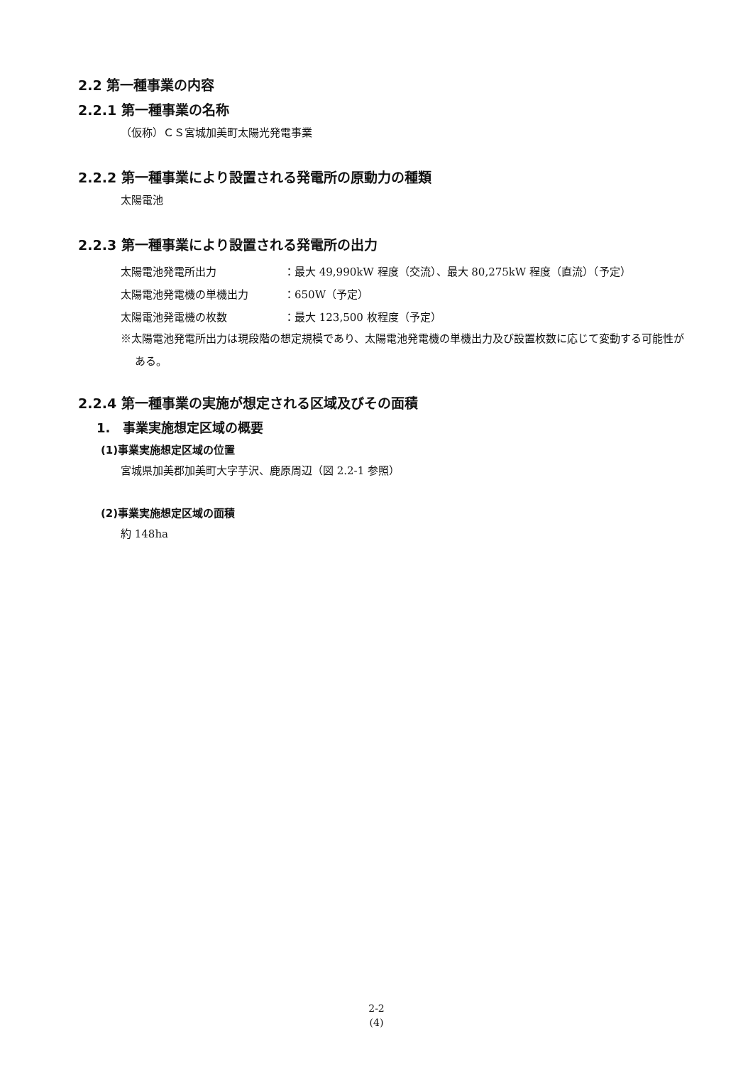2.2 第一種事業の内容
2.2.1 第一種事業の名称
（仮称）ＣＳ宮城加美町太陽光発電事業
2.2.2 第一種事業により設置される発電所の原動力の種類
太陽電池
2.2.3 第一種事業により設置される発電所の出力
| 太陽電池発電所出力 | ：最大 49,990kW 程度（交流）、最大 80,275kW 程度（直流）（予定） |
| 太陽電池発電機の単機出力 | ：650W（予定） |
| 太陽電池発電機の枚数 | ：最大 123,500 枚程度（予定） |
※太陽電池発電所出力は現段階の想定規模であり、太陽電池発電機の単機出力及び設置枚数に応じて変動する可能性がある。
2.2.4 第一種事業の実施が想定される区域及びその面積
1.　事業実施想定区域の概要
(1)事業実施想定区域の位置
宮城県加美郡加美町大字芋沢、鹿原周辺（図 2.2-1 参照）
(2)事業実施想定区域の面積
約 148ha
2-2
(4)